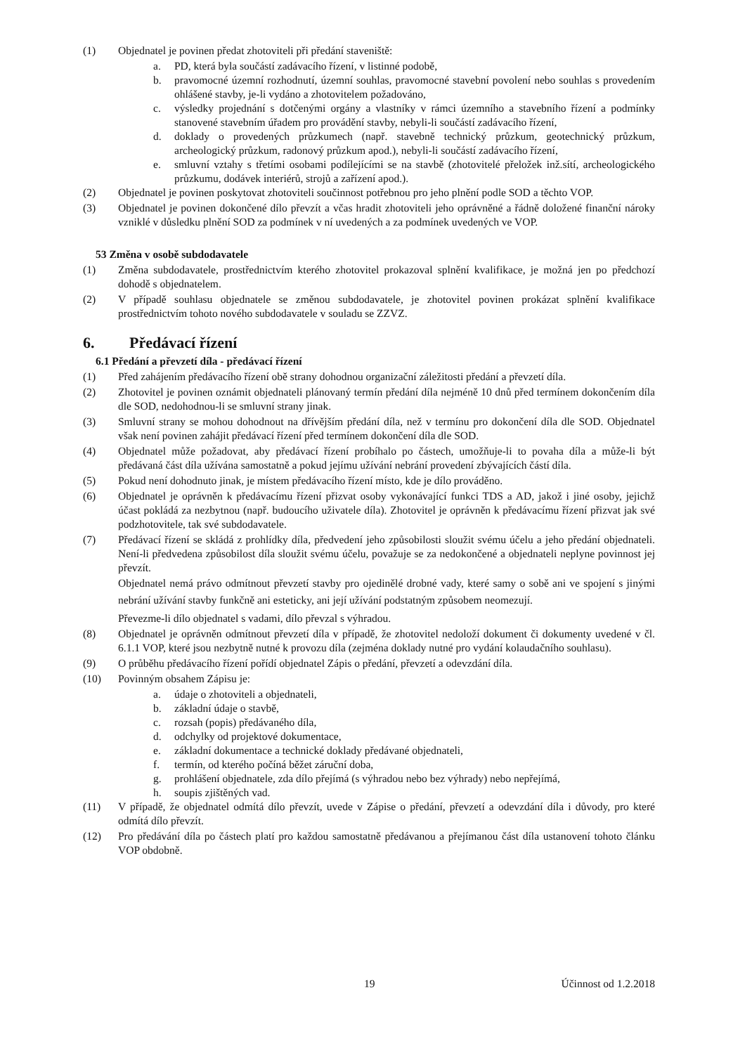(1) Objednatel je povinen předat zhotoviteli při předání staveniště:
a. PD, která byla součástí zadávacího řízení, v listinné podobě,
b. pravomocné územní rozhodnutí, územní souhlas, pravomocné stavební povolení nebo souhlas s provedením ohlášené stavby, je-li vydáno a zhotovitelem požadováno,
c. výsledky projednání s dotčenými orgány a vlastníky v rámci územního a stavebního řízení a podmínky stanovené stavebním úřadem pro provádění stavby, nebyli-li součástí zadávacího řízení,
d. doklady o provedených průzkumech (např. stavebně technický průzkum, geotechnický průzkum, archeologický průzkum, radonový průzkum apod.), nebyli-li součástí zadávacího řízení,
e. smluvní vztahy s třetími osobami podílejícími se na stavbě (zhotovitelé přeložek inž.sítí, archeologického průzkumu, dodávek interiérů, strojů a zařízení apod.).
(2) Objednatel je povinen poskytovat zhotoviteli součinnost potřebnou pro jeho plnění podle SOD a těchto VOP.
(3) Objednatel je povinen dokončené dílo převzít a včas hradit zhotoviteli jeho oprávněné a řádně doložené finanční nároky vzniklé v důsledku plnění SOD za podmínek v ní uvedených a za podmínek uvedených ve VOP.
53 Změna v osobě subdodavatele
(1) Změna subdodavatele, prostřednictvím kterého zhotovitel prokazoval splnění kvalifikace, je možná jen po předchozí dohodě s objednatelem.
(2) V případě souhlasu objednatele se změnou subdodavatele, je zhotovitel povinen prokázat splnění kvalifikace prostřednictvím tohoto nového subdodavatele v souladu se ZZVZ.
6. Předávací řízení
6.1 Předání a převzetí díla - předávací řízení
(1) Před zahájením předávacího řízení obě strany dohodnou organizační záležitosti předání a převzetí díla.
(2) Zhotovitel je povinen oznámit objednateli plánovaný termín předání díla nejméně 10 dnů před termínem dokončením díla dle SOD, nedohodnou-li se smluvní strany jinak.
(3) Smluvní strany se mohou dohodnout na dřívějším předání díla, než v termínu pro dokončení díla dle SOD. Objednatel však není povinen zahájit předávací řízení před termínem dokončení díla dle SOD.
(4) Objednatel může požadovat, aby předávací řízení probíhalo po částech, umožňuje-li to povaha díla a může-li být předávaná část díla užívána samostatně a pokud jejímu užívání nebrání provedení zbývajících částí díla.
(5) Pokud není dohodnuto jinak, je místem předávacího řízení místo, kde je dílo prováděno.
(6) Objednatel je oprávněn k předávacímu řízení přizvat osoby vykonávající funkci TDS a AD, jakož i jiné osoby, jejichž účast pokládá za nezbytnou (např. budoucího uživatele díla). Zhotovitel je oprávněn k předávacímu řízení přizvat jak své podzhotovitele, tak své subdodavatele.
(7) Předávací řízení se skládá z prohlídky díla, předvedení jeho způsobilosti sloužit svému účelu a jeho předání objednateli. Není-li předvedena způsobilost díla sloužit svému účelu, považuje se za nedokončené a objednateli neplyne povinnost jej převzít.
Objednatel nemá právo odmítnout převzetí stavby pro ojedinělé drobné vady, které samy o sobě ani ve spojení s jinými nebrání užívání stavby funkčně ani esteticky, ani její užívání podstatným způsobem neomezují.
Převezme-li dílo objednatel s vadami, dílo převzal s výhradou.
(8) Objednatel je oprávněn odmítnout převzetí díla v případě, že zhotovitel nedoloží dokument či dokumenty uvedené v čl. 6.1.1 VOP, které jsou nezbytně nutné k provozu díla (zejména doklady nutné pro vydání kolaudačního souhlasu).
(9) O průběhu předávacího řízení pořídí objednatel Zápis o předání, převzetí a odevzdání díla.
(10) Povinným obsahem Zápisu je:
a. údaje o zhotoviteli a objednateli,
b. základní údaje o stavbě,
c. rozsah (popis) předávaného díla,
d. odchylky od projektové dokumentace,
e. základní dokumentace a technické doklady předávané objednateli,
f. termín, od kterého počíná běžet záruční doba,
g. prohlášení objednatele, zda dílo přejímá (s výhradou nebo bez výhrady) nebo nepřejímá,
h. soupis zjištěných vad.
(11) V případě, že objednatel odmítá dílo převzít, uvede v Zápise o předání, převzetí a odevzdání díla i důvody, pro které odmítá dílo převzít.
(12) Pro předávání díla po částech platí pro každou samostatně předávanou a přejímanou část díla ustanovení tohoto článku VOP obdobně.
19 Účinnost od 1.2.2018